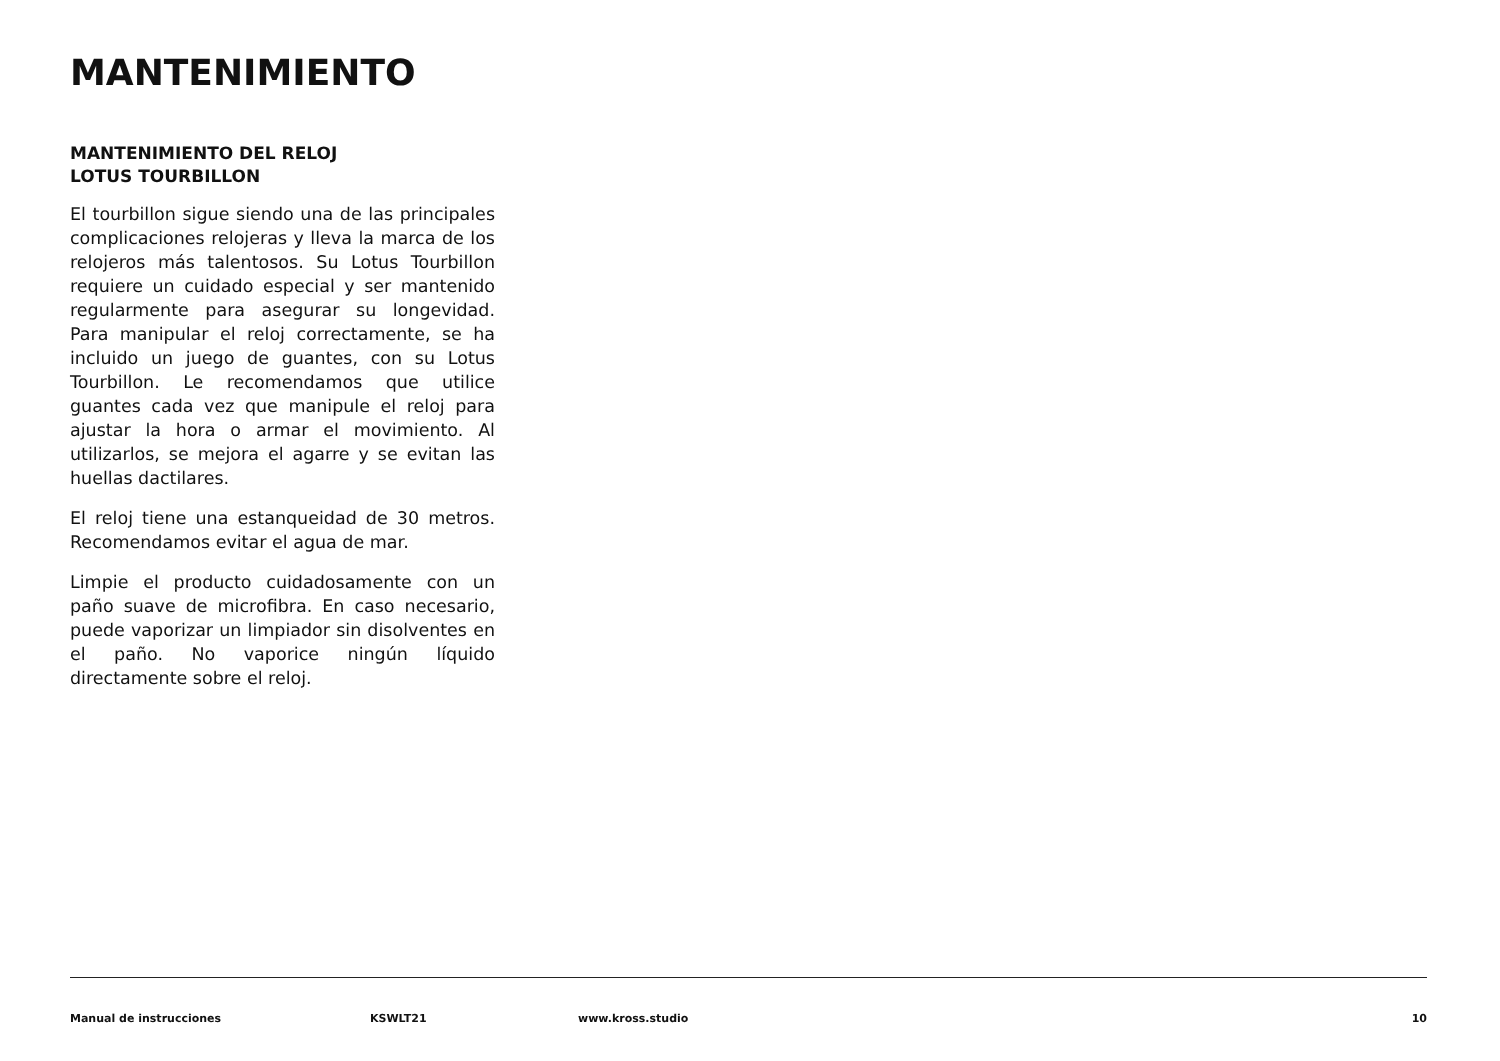MANTENIMIENTO
MANTENIMIENTO DEL RELOJ
LOTUS TOURBILLON
El tourbillon sigue siendo una de las principales complicaciones relojeras y lleva la marca de los relojeros más talentosos. Su Lotus Tourbillon requiere un cuidado especial y ser mantenido regularmente para asegurar su longevidad. Para manipular el reloj correctamente, se ha incluido un juego de guantes, con su Lotus Tourbillon. Le recomendamos que utilice guantes cada vez que manipule el reloj para ajustar la hora o armar el movimiento. Al utilizarlos, se mejora el agarre y se evitan las huellas dactilares.
El reloj tiene una estanqueidad de 30 metros. Recomendamos evitar el agua de mar.
Limpie el producto cuidadosamente con un paño suave de microfibra. En caso necesario, puede vaporizar un limpiador sin disolventes en el paño. No vaporice ningún líquido directamente sobre el reloj.
Manual de instrucciones KSWLT21 www.kross.studio 10